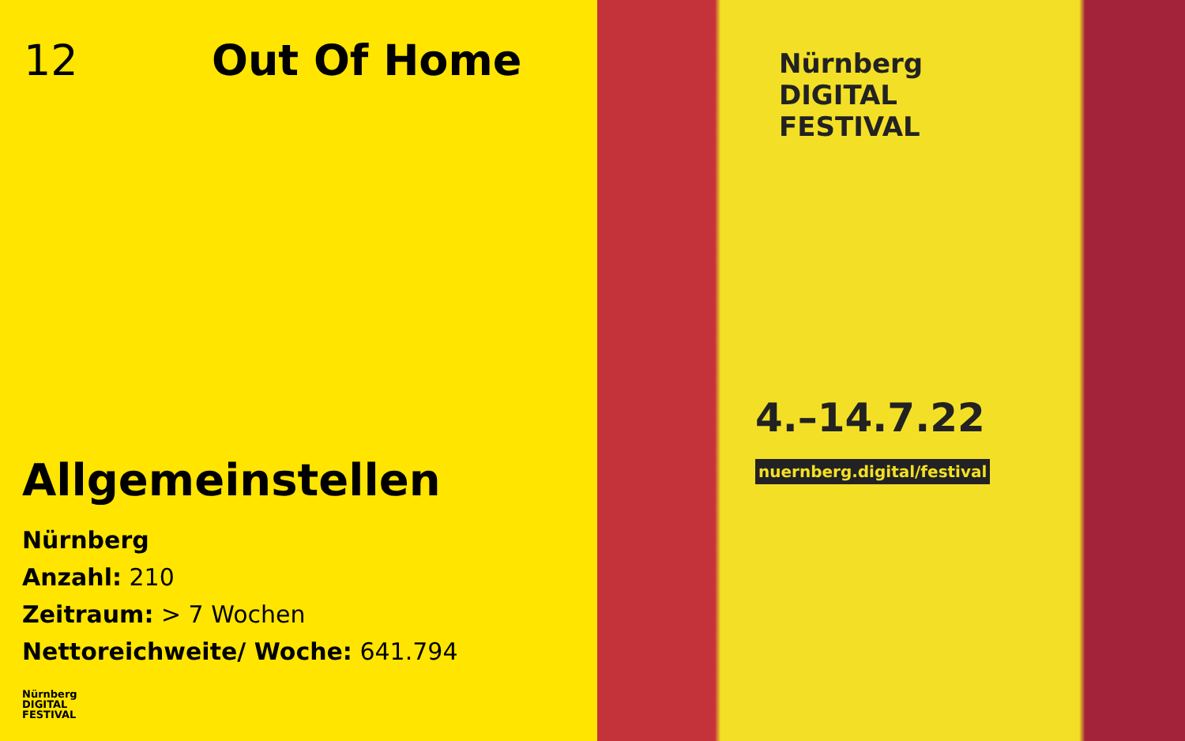12 Out Of Home
Allgemeinstellen
Nürnberg
Anzahl: 210
Zeitraum: > 7 Wochen
Nettoreichweite/ Woche: 641.794
Nürnberg
DIGITAL
FESTIVAL
Nürnberg
DIGITAL
FESTIVAL
4.–14.7.22
nuernberg.digital/festival